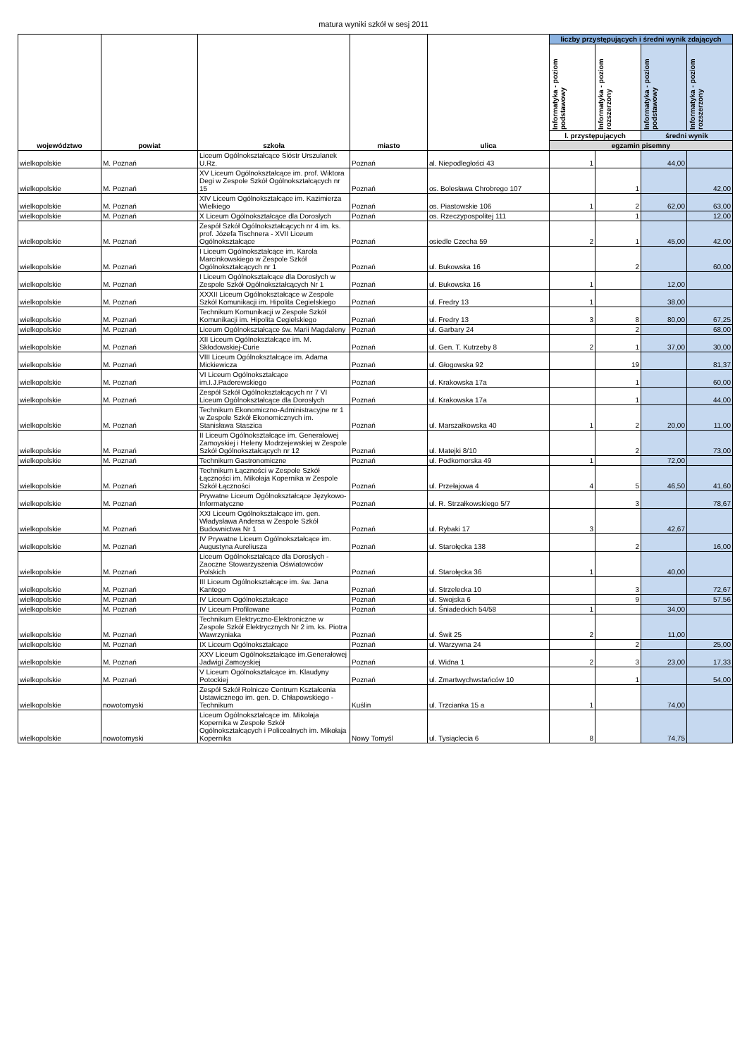matura wyniki szkół w sesj 2011
| województwo | powiat | szkoła | miasto | ulica | liczby przystępujących i średni wynik zdających | | | |
| --- | --- | --- | --- | --- | --- | --- | --- | --- |
| | | | | | Informatyka - poziom podstawowy | Informatyka - poziom rozszerzony | Informatyka - poziom podstawowy | Informatyka - poziom rozszerzony |
| | | | | | l. przystępujących | | średni wynik | |
| | | | | | egzamin pisemny | | | |
| wielkopolskie | M. Poznań | Liceum Ogólnokształcące Sióstr Urszulanek U.Rz. | Poznań | al. Niepodległości 43 | 1 | | 44,00 | |
| wielkopolskie | M. Poznań | XV Liceum Ogólnokształcące im. prof. Wiktora Degi w Zespole Szkół Ogólnokształcących nr 15 | Poznań | os. Bolesława Chrobrego 107 | | 1 | | 42,00 |
| wielkopolskie | M. Poznań | XIV Liceum Ogólnokształcące im. Kazimierza Wielkiego | Poznań | os. Piastowskie 106 | 1 | 2 | 62,00 | 63,00 |
| wielkopolskie | M. Poznań | X Liceum Ogólnokształcące dla Dorosłych | Poznań | os. Rzeczypospolitej 111 | | 1 | | 12,00 |
| wielkopolskie | M. Poznań | Zespół Szkół Ogólnokształcących nr 4 im. ks. prof. Józefa Tischnera - XVII Liceum Ogólnokształcące | Poznań | osiedle Czecha 59 | 2 | 1 | 45,00 | 42,00 |
| wielkopolskie | M. Poznań | I Liceum Ogólnokształcące im. Karola Marcinkowskiego w Zespole Szkół Ogólnokształcących nr 1 | Poznań | ul. Bukowska 16 | | 2 | | 60,00 |
| wielkopolskie | M. Poznań | I Liceum Ogólnokształcące dla Dorosłych w Zespole Szkół Ogólnokształcących Nr 1 | Poznań | ul. Bukowska 16 | 1 | | 12,00 | |
| wielkopolskie | M. Poznań | XXXII Liceum Ogólnokształcące w Zespole Szkół Komunikacji im. Hipolita Cegielskiego | Poznań | ul. Fredry 13 | 1 | | 38,00 | |
| wielkopolskie | M. Poznań | Technikum Komunikacji w Zespole Szkół Komunikacji im. Hipolita Cegielskiego | Poznań | ul. Fredry 13 | 3 | 8 | 80,00 | 67,25 |
| wielkopolskie | M. Poznań | Liceum Ogólnokształcące św. Marii Magdaleny | Poznań | ul. Garbary 24 | | 2 | | 68,00 |
| wielkopolskie | M. Poznań | XII Liceum Ogólnokształcące im. M. Skłodowskiej-Curie | Poznań | ul. Gen. T. Kutrzeby 8 | 2 | 1 | 37,00 | 30,00 |
| wielkopolskie | M. Poznań | VIII Liceum Ogólnokształcące im. Adama Mickiewicza | Poznań | ul. Głogowska 92 | | 19 | | 81,37 |
| wielkopolskie | M. Poznań | VI Liceum Ogólnokształcące im.I.J.Paderewskiego | Poznań | ul. Krakowska 17a | | 1 | | 60,00 |
| wielkopolskie | M. Poznań | Zespół Szkół Ogólnokształcących nr 7 VI Liceum Ogólnokształcące dla Dorosłych | Poznań | ul. Krakowska 17a | | 1 | | 44,00 |
| wielkopolskie | M. Poznań | Technikum Ekonomiczno-Administracyjne nr 1 w Zespole Szkół Ekonomicznych im. Stanisława Staszica | Poznań | ul. Marszałkowska 40 | 1 | 2 | 20,00 | 11,00 |
| wielkopolskie | M. Poznań | II Liceum Ogólnokształcące im. Generałowej Zamoyskiej i Heleny Modrzejewskiej w Zespole Szkół Ogólnokształcących nr 12 | Poznań | ul. Matejki 8/10 | | 2 | | 73,00 |
| wielkopolskie | M. Poznań | Technikum Gastronomiczne | Poznań | ul. Podkomorska 49 | 1 | | 72,00 | |
| wielkopolskie | M. Poznań | Technikum Łączności w Zespole Szkół Łączności im. Mikołaja Kopernika w Zespole Szkół Łączności | Poznań | ul. Przełajowa 4 | 4 | 5 | 46,50 | 41,60 |
| wielkopolskie | M. Poznań | Prywatne Liceum Ogólnokształcące Językowo-Informatyczne | Poznań | ul. R. Strzałkowskiego 5/7 | | 3 | | 78,67 |
| wielkopolskie | M. Poznań | XXI Liceum Ogólnokształcące im. gen. Władysława Andersa w Zespole Szkół Budownictwa Nr 1 | Poznań | ul. Rybaki 17 | 3 | | 42,67 | |
| wielkopolskie | M. Poznań | IV Prywatne Liceum Ogólnokształcące im. Augustyna Aureliusza | Poznań | ul. Starołęcka 138 | | 2 | | 16,00 |
| wielkopolskie | M. Poznań | Liceum Ogólnokształcące dla Dorosłych - Zaoczne Stowarzyszenia Oświatowców Polskich | Poznań | ul. Starołęcka 36 | 1 | | 40,00 | |
| wielkopolskie | M. Poznań | III Liceum Ogólnokształcące im. św. Jana Kantego | Poznań | ul. Strzelecka 10 | | 3 | | 72,67 |
| wielkopolskie | M. Poznań | IV Liceum Ogólnokształcące | Poznań | ul. Swojska 6 | | 9 | | 57,56 |
| wielkopolskie | M. Poznań | IV Liceum Profilowane | Poznań | ul. Śniadeckich 54/58 | 1 | | 34,00 | |
| wielkopolskie | M. Poznań | Technikum Elektryczno-Elektroniczne w Zespole Szkół Elektrycznych Nr 2 im. ks. Piotra Wawrzyniaka | Poznań | ul. Świt 25 | 2 | | 11,00 | |
| wielkopolskie | M. Poznań | IX Liceum Ogólnokształcące | Poznań | ul. Warzywna 24 | | 2 | | 25,00 |
| wielkopolskie | M. Poznań | XXV Liceum Ogólnokształcące im.Generałowej Jadwigi Zamoyskiej | Poznań | ul. Widna 1 | 2 | 3 | 23,00 | 17,33 |
| wielkopolskie | M. Poznań | V Liceum Ogólnokształcące im. Klaudyny Potockiej | Poznań | ul. Zmartwychwstańców 10 | | 1 | | 54,00 |
| wielkopolskie | nowotomyski | Zespół Szkół Rolnicze Centrum Kształcenia Ustawicznego im. gen. D. Chłapowskiego - Technikum | Kuślin | ul. Trzcianka 15 a | 1 | | 74,00 | |
| wielkopolskie | nowotomyski | Liceum Ogólnokształcące im. Mikołaja Kopernika w Zespole Szkół Ogólnokształcących i Policealnych im. Mikołaja Kopernika | Nowy Tomyśl | ul. Tysiąclecia 6 | 8 | | 74,75 | |